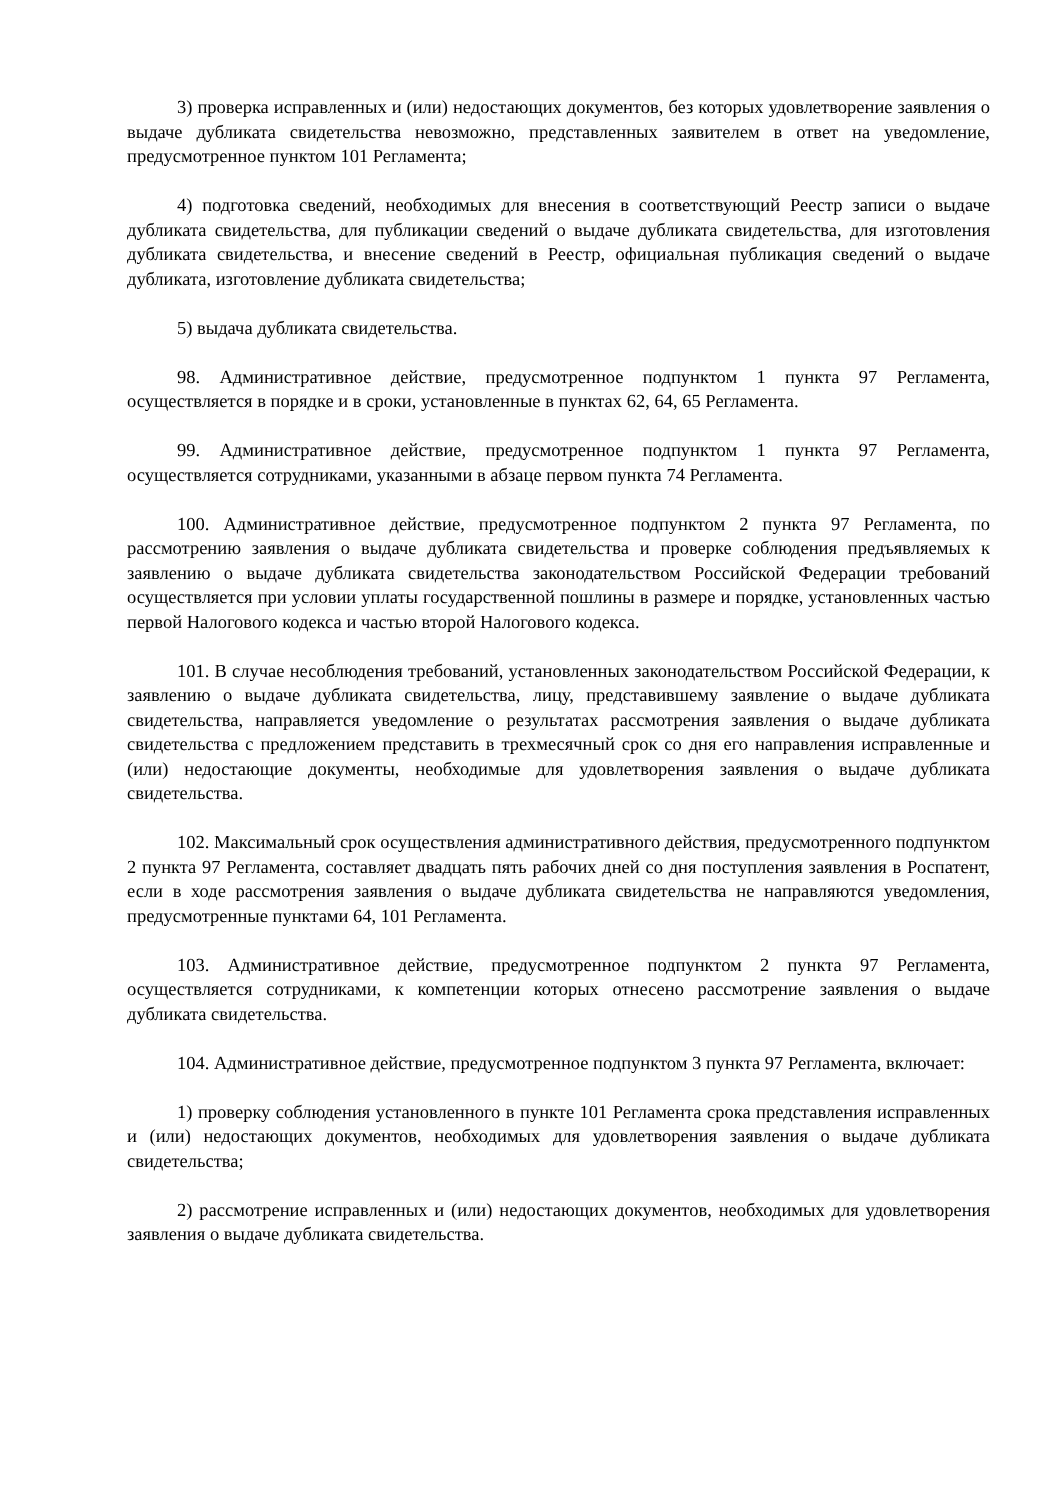3) проверка исправленных и (или) недостающих документов, без которых удовлетворение заявления о выдаче дубликата свидетельства невозможно, представленных заявителем в ответ на уведомление, предусмотренное пунктом 101 Регламента;
4) подготовка сведений, необходимых для внесения в соответствующий Реестр записи о выдаче дубликата свидетельства, для публикации сведений о выдаче дубликата свидетельства, для изготовления дубликата свидетельства, и внесение сведений в Реестр, официальная публикация сведений о выдаче дубликата, изготовление дубликата свидетельства;
5) выдача дубликата свидетельства.
98. Административное действие, предусмотренное подпунктом 1 пункта 97 Регламента, осуществляется в порядке и в сроки, установленные в пунктах 62, 64, 65 Регламента.
99. Административное действие, предусмотренное подпунктом 1 пункта 97 Регламента, осуществляется сотрудниками, указанными в абзаце первом пункта 74 Регламента.
100. Административное действие, предусмотренное подпунктом 2 пункта 97 Регламента, по рассмотрению заявления о выдаче дубликата свидетельства и проверке соблюдения предъявляемых к заявлению о выдаче дубликата свидетельства законодательством Российской Федерации требований осуществляется при условии уплаты государственной пошлины в размере и порядке, установленных частью первой Налогового кодекса и частью второй Налогового кодекса.
101. В случае несоблюдения требований, установленных законодательством Российской Федерации, к заявлению о выдаче дубликата свидетельства, лицу, представившему заявление о выдаче дубликата свидетельства, направляется уведомление о результатах рассмотрения заявления о выдаче дубликата свидетельства с предложением представить в трехмесячный срок со дня его направления исправленные и (или) недостающие документы, необходимые для удовлетворения заявления о выдаче дубликата свидетельства.
102. Максимальный срок осуществления административного действия, предусмотренного подпунктом 2 пункта 97 Регламента, составляет двадцать пять рабочих дней со дня поступления заявления в Роспатент, если в ходе рассмотрения заявления о выдаче дубликата свидетельства не направляются уведомления, предусмотренные пунктами 64, 101 Регламента.
103. Административное действие, предусмотренное подпунктом 2 пункта 97 Регламента, осуществляется сотрудниками, к компетенции которых отнесено рассмотрение заявления о выдаче дубликата свидетельства.
104. Административное действие, предусмотренное подпунктом 3 пункта 97 Регламента, включает:
1) проверку соблюдения установленного в пункте 101 Регламента срока представления исправленных и (или) недостающих документов, необходимых для удовлетворения заявления о выдаче дубликата свидетельства;
2) рассмотрение исправленных и (или) недостающих документов, необходимых для удовлетворения заявления о выдаче дубликата свидетельства.